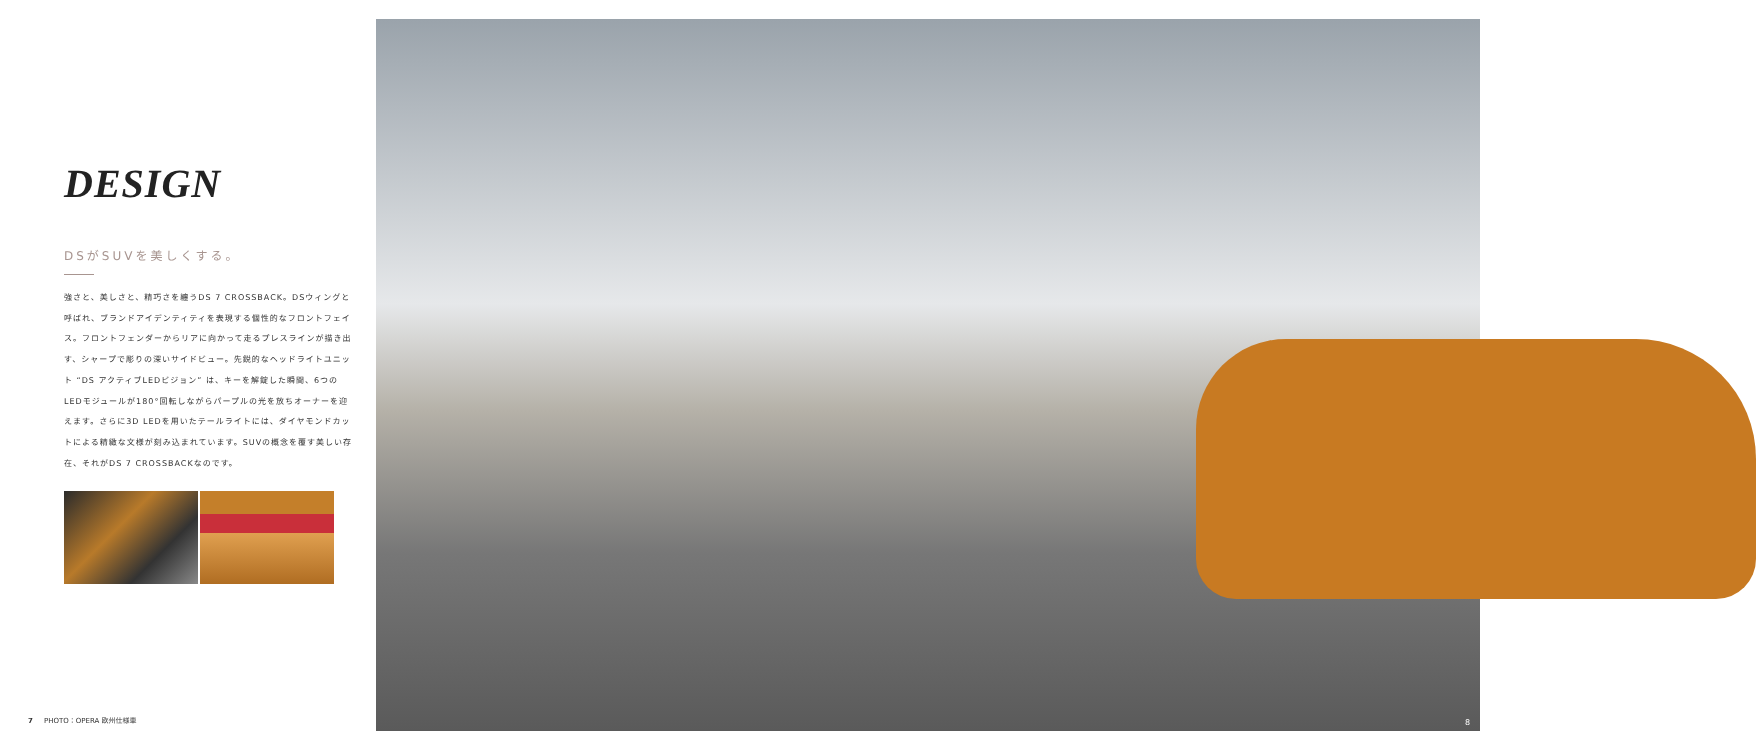DESIGN
DSがSUVを美しくする。
強さと、美しさと、精巧さを纏うDS 7 CROSSBACK。DSウィングと呼ばれ、ブランドアイデンティティを表現する個性的なフロントフェイス。フロントフェンダーからリアに向かって走るプレスラインが描き出す、シャープで彫りの深いサイドビュー。先鋭的なヘッドライトユニット “DS アクティブLEDビジョン” は、キーを解錠した瞬間、6つのLEDモジュールが180°回転しながらパープルの光を放ちオーナーを迎えます。さらに3D LEDを用いたテールライトには、ダイヤモンドカットによる精緻な文様が刻み込まれています。SUVの概念を覆す美しい存在、それがDS 7 CROSSBACKなのです。
7 PHOTO：OPERA 欧州仕様車
8